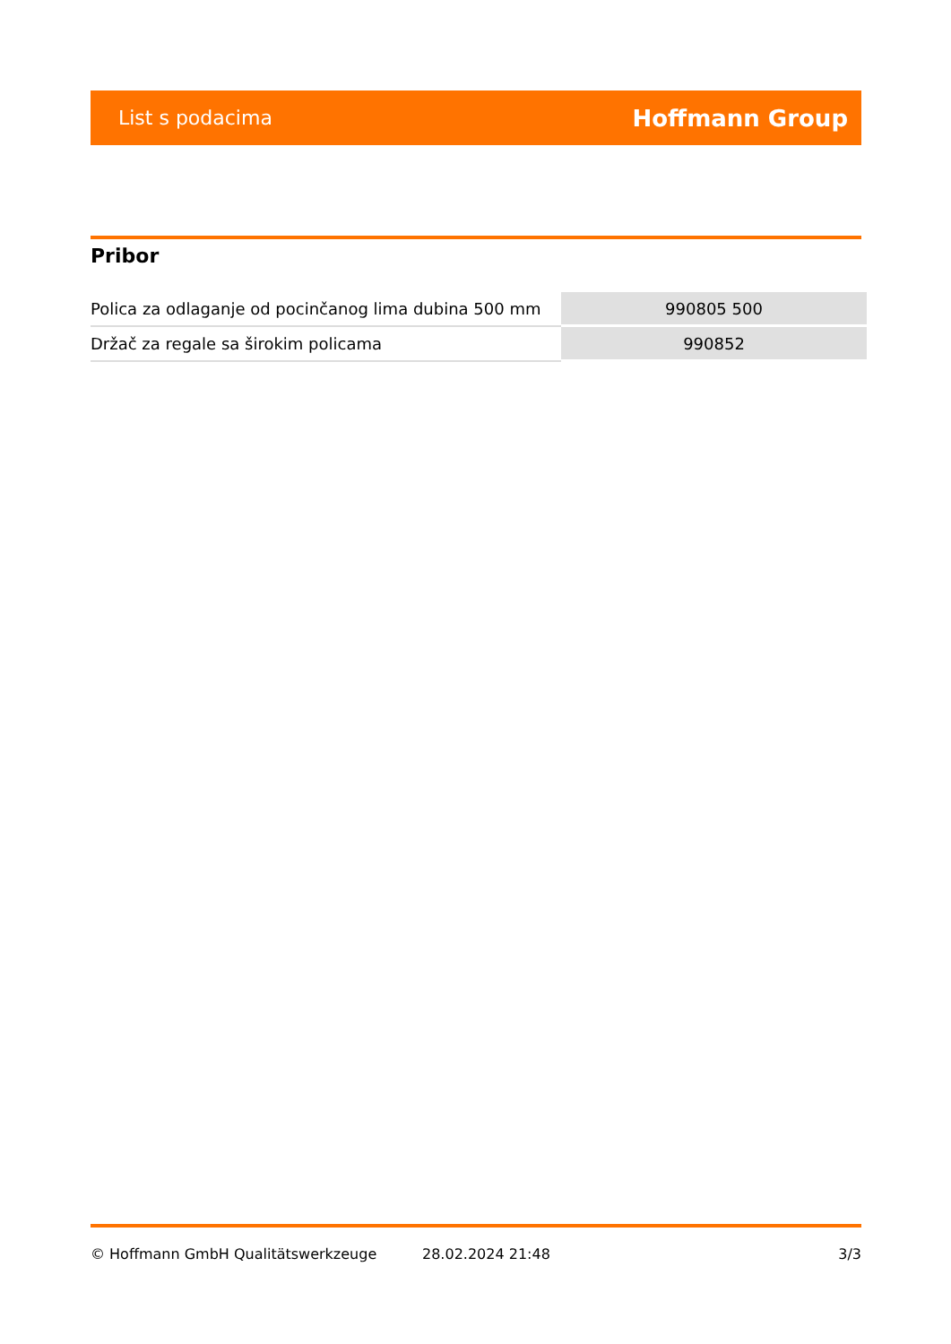List s podacima Hoffmann Group
Pribor
| Polica za odlaganje od pocinčanog lima dubina 500 mm | 990805 500 |
| Držač za regale sa širokim policama | 990852 |
© Hoffmann GmbH Qualitätswerkzeuge 28.02.2024 21:48 3/3